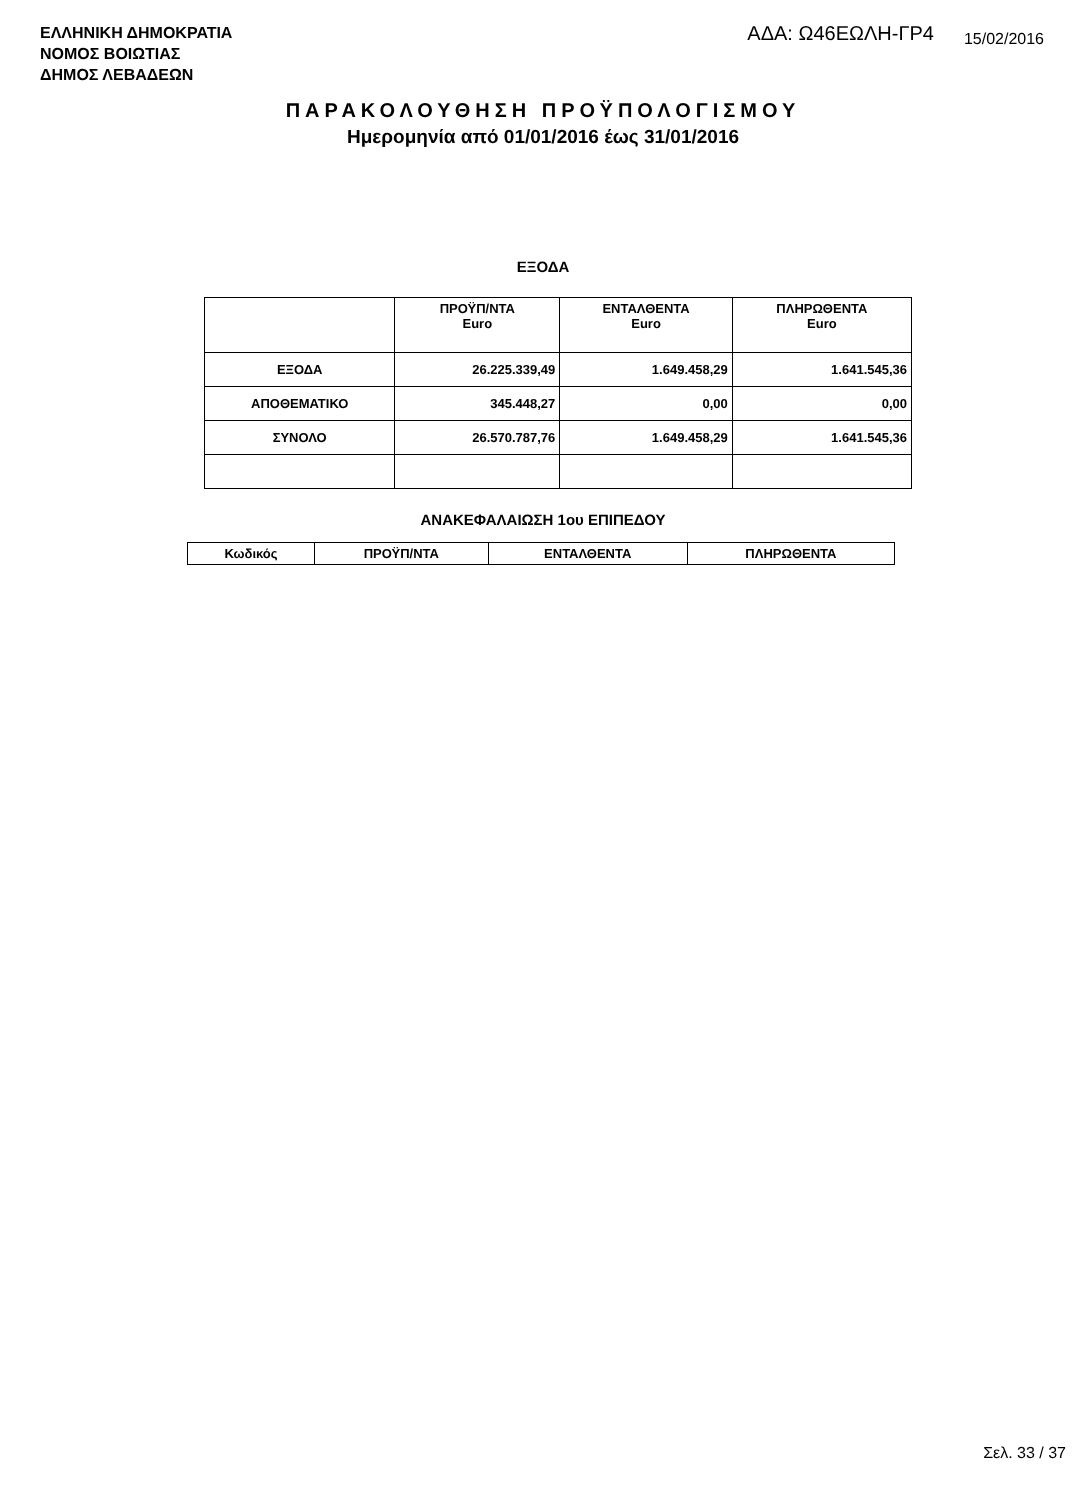ΕΛΛΗΝΙΚΗ ΔΗΜΟΚΡΑΤΙΑ
ΝΟΜΟΣ ΒΟΙΩΤΙΑΣ
ΔΗΜΟΣ ΛΕΒΑΔΕΩΝ
ΑΔΑ: Ω46ΕΩΛΗ-ΓΡ4 15/02/2016
ΠΑΡΑΚΟΛΟΥΘΗΣΗ ΠΡΟΫΠΟΛΟΓΙΣΜΟΥ
Ημερομηνία από 01/01/2016 έως 31/01/2016
ΕΞΟΔΑ
| | ΠΡΟΫΠ/ΝΤΑ Euro | ΕΝΤΑΛΘΕΝΤΑ Euro | ΠΛΗΡΩΘΕΝΤΑ Euro |
| --- | --- | --- | --- |
| ΕΞΟΔΑ | 26.225.339,49 | 1.649.458,29 | 1.641.545,36 |
| ΑΠΟΘΕΜΑΤΙΚΟ | 345.448,27 | 0,00 | 0,00 |
| ΣΥΝΟΛΟ | 26.570.787,76 | 1.649.458,29 | 1.641.545,36 |
ΑΝΑΚΕΦΑΛΑΙΩΣΗ 1ου ΕΠΙΠΕΔΟΥ
| Κωδικός | ΠΡΟΫΠ/ΝΤΑ | ΕΝΤΑΛΘΕΝΤΑ | ΠΛΗΡΩΘΕΝΤΑ |
| --- | --- | --- | --- |
Σελ. 33 / 37